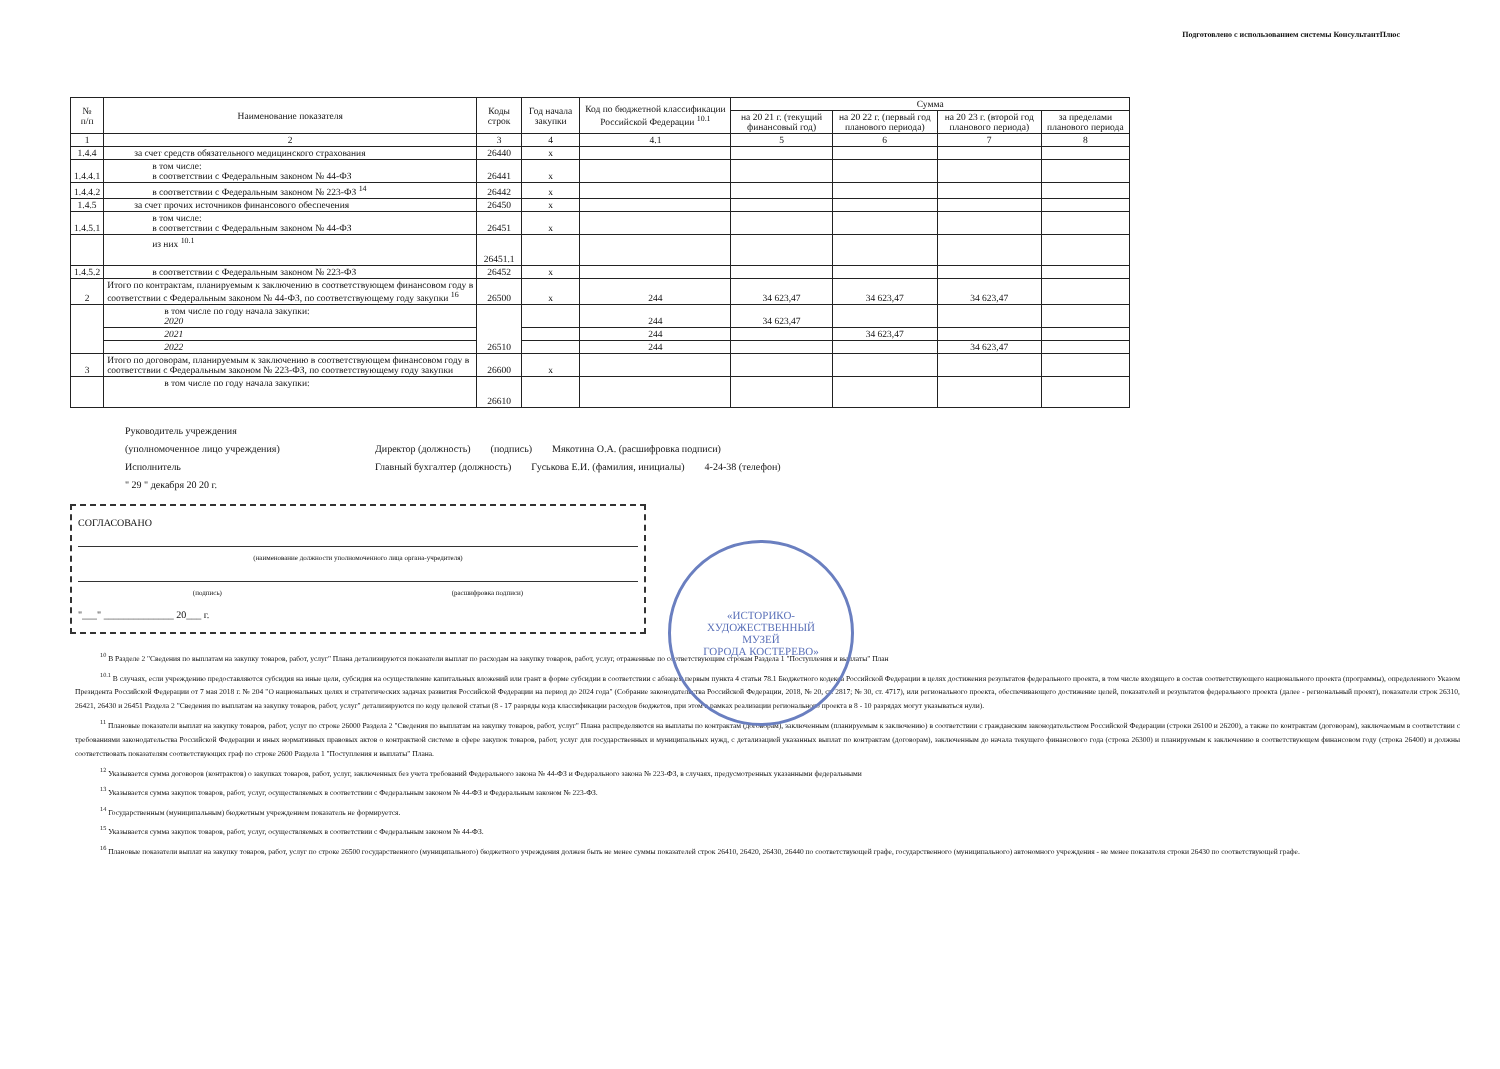Подготовлено с использованием системы КонсультантПлюс
| № п/п | Наименование показателя | Коды строк | Год начала закупки | Код по бюджетной классификации Российской Федерации <sup>10.1</sup> | Сумма | | | |
| --- | --- | --- | --- | --- | --- | --- | --- | --- |
| | | | | | на 20 21 г. (текущий финансовый год) | на 20 22 г. (первый год планового периода) | на 20 23 г. (второй год планового периода) | за пределами планового периода |
| 1 | 2 | 3 | 4 | 4.1 | 5 | 6 | 7 | 8 |
| 1.4.4 | за счет средств обязательного медицинского страхования | 26440 | х | | | | | |
| 1.4.4.1 | в том числе: в соответствии с Федеральным законом № 44-ФЗ | 26441 | х | | | | | |
| 1.4.4.2 | в соответствии с Федеральным законом № 223-ФЗ <sup>14</sup> | 26442 | х | | | | | |
| 1.4.5 | за счет прочих источников финансового обеспечения | 26450 | х | | | | | |
| 1.4.5.1 | в том числе: в соответствии с Федеральным законом № 44-ФЗ | 26451 | х | | | | | |
| | из них <sup>10.1</sup> | 26451.1 | | | | | | |
| 1.4.5.2 | в соответствии с Федеральным законом № 223-ФЗ | 26452 | х | | | | | |
| 2 | Итого по контрактам, планируемым к заключению в соответствующем финансовом году в соответствии с Федеральным законом № 44-ФЗ, по соответствующему году закупки <sup>16</sup> | 26500 | х | 244 | 34 623,47 | 34 623,47 | 34 623,47 | |
| | в том числе по году начала закупки: 2020 | 26510 | | 244 | 34 623,47 | | | |
| | 2021 | | | 244 | | 34 623,47 | | |
| | 2022 | | | 244 | | | 34 623,47 | |
| 3 | Итого по договорам, планируемым к заключению в соответствующем финансовом году в соответствии с Федеральным законом № 223-ФЗ, по соответствующему году закупки | 26600 | х | | | | | |
| | в том числе по году начала закупки: | 26610 | | | | | | |
Руководитель учреждения
(уполномоченное лицо учреждения) Директор (должность) (подпись) Мякотина О.А. (расшифровка подписи)
Исполнитель Главный бухгалтер (должность) Гуськова Е.И. (фамилия, инициалы) 4-24-38 (телефон)
" 29 " декабря 20 20 г.
«ИСТОРИКО-
ХУДОЖЕСТВЕННЫЙ
МУЗЕЙ
ГОРОДА КОСТЕРЕВО»
СОГЛАСОВАНО
(наименование должности уполномоченного лица органа-учредителя)
(подпись) (расшифровка подписи)
"___" ______________ 20___ г.
<sup>10</sup> В Разделе 2 "Сведения по выплатам на закупку товаров, работ, услуг" Плана детализируются показатели выплат по расходам на закупку товаров, работ, услуг, отраженные по соответствующим строкам Раздела 1 "Поступления и выплаты" План
<sup>10.1</sup> В случаях, если учреждению предоставляются субсидия на иные цели, субсидия на осуществление капитальных вложений или грант в форме субсидии в соответствии с абзацем первым пункта 4 статьи 78.1 Бюджетного кодекса Российской Федерации в целях достижения результатов федерального проекта, в том числе входящего в состав соответствующего национального проекта (программы), определенного Указом Президента Российской Федерации от 7 мая 2018 г. № 204 "О национальных целях и стратегических задачах развития Российской Федерации на период до 2024 года" (Собрание законодательства Российской Федерации, 2018, № 20, ст. 2817; № 30, ст. 4717), или регионального проекта, обеспечивающего достижение целей, показателей и результатов федерального проекта (далее - региональный проект), показатели строк 26310, 26421, 26430 и 26451 Раздела 2 "Сведения по выплатам на закупку товаров, работ, услуг" детализируются по коду целевой статьи (8 - 17 разряды кода классификации расходов бюджетов, при этом в рамках реализации регионального проекта в 8 - 10 разрядах могут указываться нули).
<sup>11</sup> Плановые показатели выплат на закупку товаров, работ, услуг по строке 26000 Раздела 2 "Сведения по выплатам на закупку товаров, работ, услуг" Плана распределяются на выплаты по контрактам (договорам), заключенным (планируемым к заключению) в соответствии с гражданским законодательством Российской Федерации (строки 26100 и 26200), а также по контрактам (договорам), заключаемым в соответствии с требованиями законодательства Российской Федерации и иных нормативных правовых актов о контрактной системе в сфере закупок товаров, работ, услуг для государственных и муниципальных нужд, с детализацией указанных выплат по контрактам (договорам), заключенным до начала текущего финансового года (строка 26300) и планируемым к заключению в соответствующем финансовом году (строка 26400) и должны соответствовать показателям соответствующих граф по строке 2600 Раздела 1 "Поступления и выплаты" Плана.
<sup>12</sup> Указывается сумма договоров (контрактов) о закупках товаров, работ, услуг, заключенных без учета требований Федерального закона № 44-ФЗ и Федерального закона № 223-ФЗ, в случаях, предусмотренных указанными федеральными
<sup>13</sup> Указывается сумма закупок товаров, работ, услуг, осуществляемых в соответствии с Федеральным законом № 44-ФЗ и Федеральным законом № 223-ФЗ.
<sup>14</sup> Государственным (муниципальным) бюджетным учреждением показатель не формируется.
<sup>15</sup> Указывается сумма закупок товаров, работ, услуг, осуществляемых в соответствии с Федеральным законом № 44-ФЗ.
<sup>16</sup> Плановые показатели выплат на закупку товаров, работ, услуг по строке 26500 государственного (муниципального) бюджетного учреждения должен быть не менее суммы показателей строк 26410, 26420, 26430, 26440 по соответствующей графе, государственного (муниципального) автономного учреждения - не менее показателя строки 26430 по соответствующей графе.